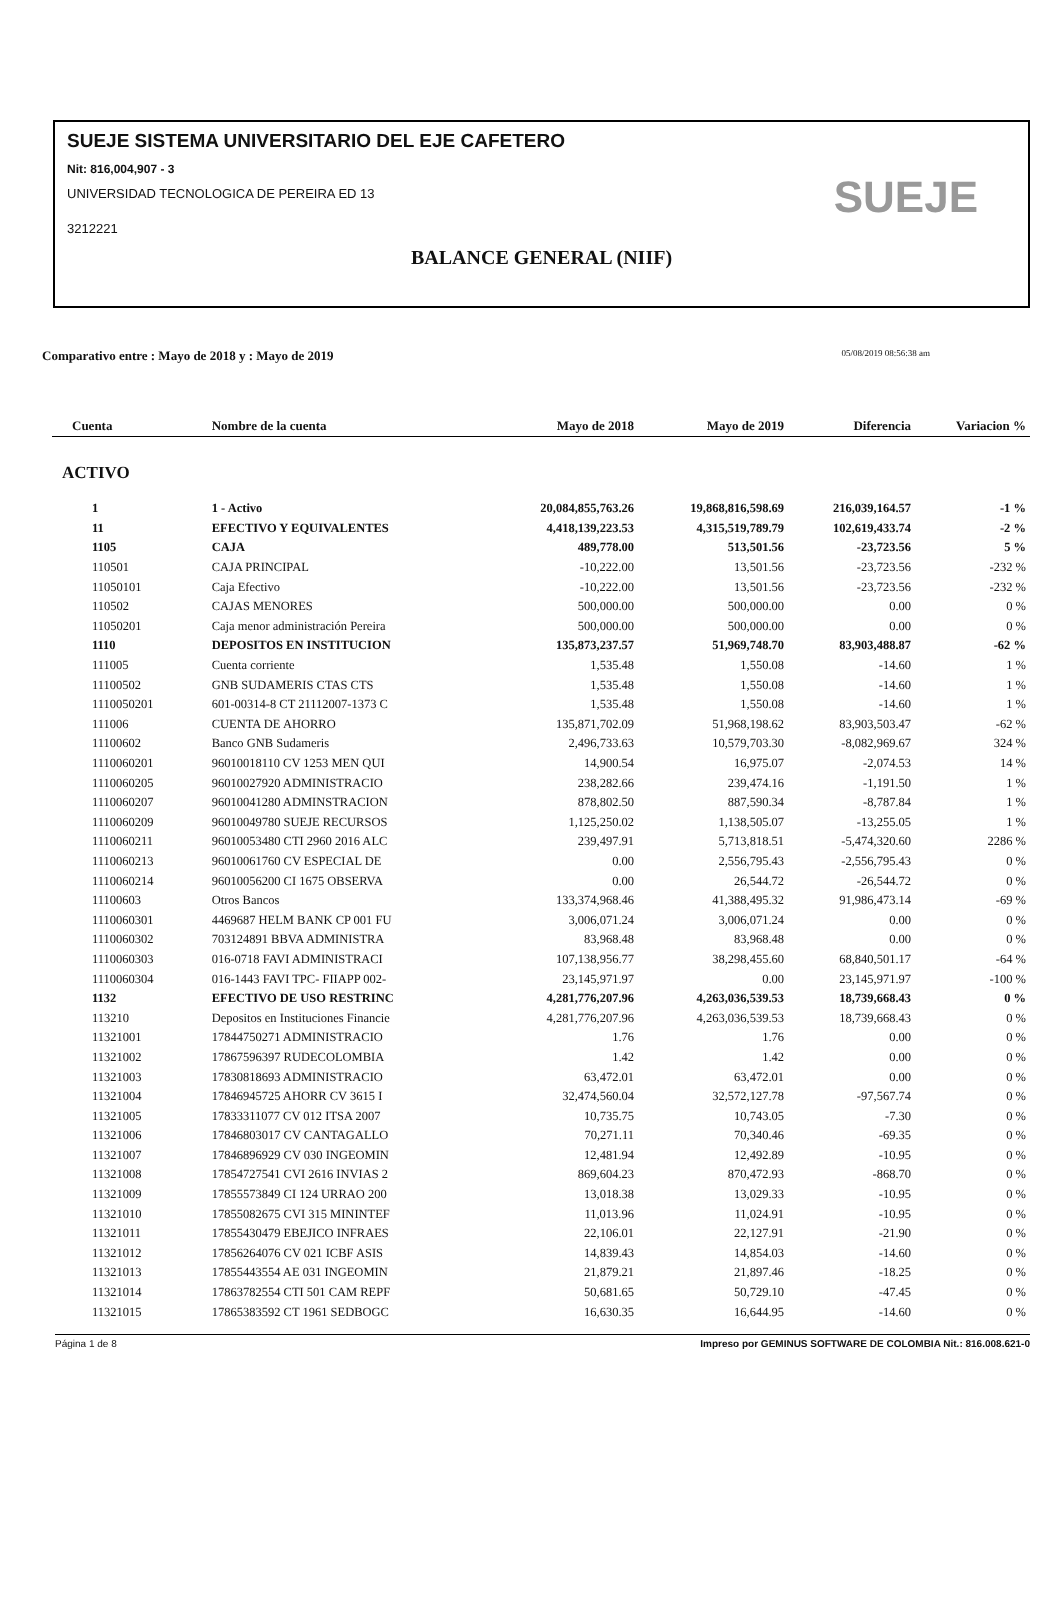SUEJE SISTEMA UNIVERSITARIO DEL EJE CAFETERO
Nit: 816,004,907 - 3
UNIVERSIDAD TECNOLOGICA DE PEREIRA ED 13
3212221
BALANCE GENERAL (NIIF)
SUEJE
Comparativo entre : Mayo de 2018 y : Mayo de 2019 05/08/2019 08:56:38 am
| Cuenta | Nombre de la cuenta | Mayo de 2018 | Mayo de 2019 | Diferencia | Variacion % |
| --- | --- | --- | --- | --- | --- |
| ACTIVO | | | | | |
| 1 | 1 - Activo | 20,084,855,763.26 | 19,868,816,598.69 | 216,039,164.57 | -1 % |
| 11 | EFECTIVO Y EQUIVALENTES | 4,418,139,223.53 | 4,315,519,789.79 | 102,619,433.74 | -2 % |
| 1105 | CAJA | 489,778.00 | 513,501.56 | -23,723.56 | 5 % |
| 110501 | CAJA PRINCIPAL | -10,222.00 | 13,501.56 | -23,723.56 | -232 % |
| 11050101 | Caja Efectivo | -10,222.00 | 13,501.56 | -23,723.56 | -232 % |
| 110502 | CAJAS MENORES | 500,000.00 | 500,000.00 | 0.00 | 0 % |
| 11050201 | Caja menor administración Pereira | 500,000.00 | 500,000.00 | 0.00 | 0 % |
| 1110 | DEPOSITOS EN INSTITUCION | 135,873,237.57 | 51,969,748.70 | 83,903,488.87 | -62 % |
| 111005 | Cuenta corriente | 1,535.48 | 1,550.08 | -14.60 | 1 % |
| 11100502 | GNB SUDAMERIS CTAS CTS | 1,535.48 | 1,550.08 | -14.60 | 1 % |
| 1110050201 | 601-00314-8 CT 21112007-1373 C | 1,535.48 | 1,550.08 | -14.60 | 1 % |
| 111006 | CUENTA DE AHORRO | 135,871,702.09 | 51,968,198.62 | 83,903,503.47 | -62 % |
| 11100602 | Banco GNB Sudameris | 2,496,733.63 | 10,579,703.30 | -8,082,969.67 | 324 % |
| 1110060201 | 96010018110 CV 1253 MEN QUI | 14,900.54 | 16,975.07 | -2,074.53 | 14 % |
| 1110060205 | 96010027920 ADMINISTRACIO | 238,282.66 | 239,474.16 | -1,191.50 | 1 % |
| 1110060207 | 96010041280 ADMINSTRACION | 878,802.50 | 887,590.34 | -8,787.84 | 1 % |
| 1110060209 | 96010049780 SUEJE RECURSOS | 1,125,250.02 | 1,138,505.07 | -13,255.05 | 1 % |
| 1110060211 | 96010053480 CTI 2960 2016 ALC | 239,497.91 | 5,713,818.51 | -5,474,320.60 | 2286 % |
| 1110060213 | 96010061760 CV ESPECIAL DE | 0.00 | 2,556,795.43 | -2,556,795.43 | 0 % |
| 1110060214 | 96010056200 CI 1675 OBSERVA | 0.00 | 26,544.72 | -26,544.72 | 0 % |
| 11100603 | Otros Bancos | 133,374,968.46 | 41,388,495.32 | 91,986,473.14 | -69 % |
| 1110060301 | 4469687 HELM BANK CP 001 FU | 3,006,071.24 | 3,006,071.24 | 0.00 | 0 % |
| 1110060302 | 703124891 BBVA ADMINISTRA | 83,968.48 | 83,968.48 | 0.00 | 0 % |
| 1110060303 | 016-0718 FAVI ADMINISTRACI | 107,138,956.77 | 38,298,455.60 | 68,840,501.17 | -64 % |
| 1110060304 | 016-1443 FAVI TPC- FIIAPP 002- | 23,145,971.97 | 0.00 | 23,145,971.97 | -100 % |
| 1132 | EFECTIVO DE USO RESTRINC | 4,281,776,207.96 | 4,263,036,539.53 | 18,739,668.43 | 0 % |
| 113210 | Depositos en Instituciones Financie | 4,281,776,207.96 | 4,263,036,539.53 | 18,739,668.43 | 0 % |
| 11321001 | 17844750271 ADMINISTRACIO | 1.76 | 1.76 | 0.00 | 0 % |
| 11321002 | 17867596397 RUDECOLOMBIA | 1.42 | 1.42 | 0.00 | 0 % |
| 11321003 | 17830818693 ADMINISTRACIO | 63,472.01 | 63,472.01 | 0.00 | 0 % |
| 11321004 | 17846945725 AHORR CV 3615 I | 32,474,560.04 | 32,572,127.78 | -97,567.74 | 0 % |
| 11321005 | 17833311077 CV 012 ITSA 2007 | 10,735.75 | 10,743.05 | -7.30 | 0 % |
| 11321006 | 17846803017 CV CANTAGALLO | 70,271.11 | 70,340.46 | -69.35 | 0 % |
| 11321007 | 17846896929 CV 030 INGEOMIN | 12,481.94 | 12,492.89 | -10.95 | 0 % |
| 11321008 | 17854727541 CVI 2616 INVIAS 2 | 869,604.23 | 870,472.93 | -868.70 | 0 % |
| 11321009 | 17855573849 CI 124 URRAO 200 | 13,018.38 | 13,029.33 | -10.95 | 0 % |
| 11321010 | 17855082675 CVI 315 MININTEF | 11,013.96 | 11,024.91 | -10.95 | 0 % |
| 11321011 | 17855430479 EBEJICO INFRAES | 22,106.01 | 22,127.91 | -21.90 | 0 % |
| 11321012 | 17856264076 CV 021 ICBF ASIS | 14,839.43 | 14,854.03 | -14.60 | 0 % |
| 11321013 | 17855443554 AE 031 INGEOMIN | 21,879.21 | 21,897.46 | -18.25 | 0 % |
| 11321014 | 17863782554 CTI 501 CAM REPF | 50,681.65 | 50,729.10 | -47.45 | 0 % |
| 11321015 | 17865383592 CT 1961 SEDBOGC | 16,630.35 | 16,644.95 | -14.60 | 0 % |
Página 1 de 8 Impreso por GEMINUS SOFTWARE DE COLOMBIA Nit.: 816.008.621-0